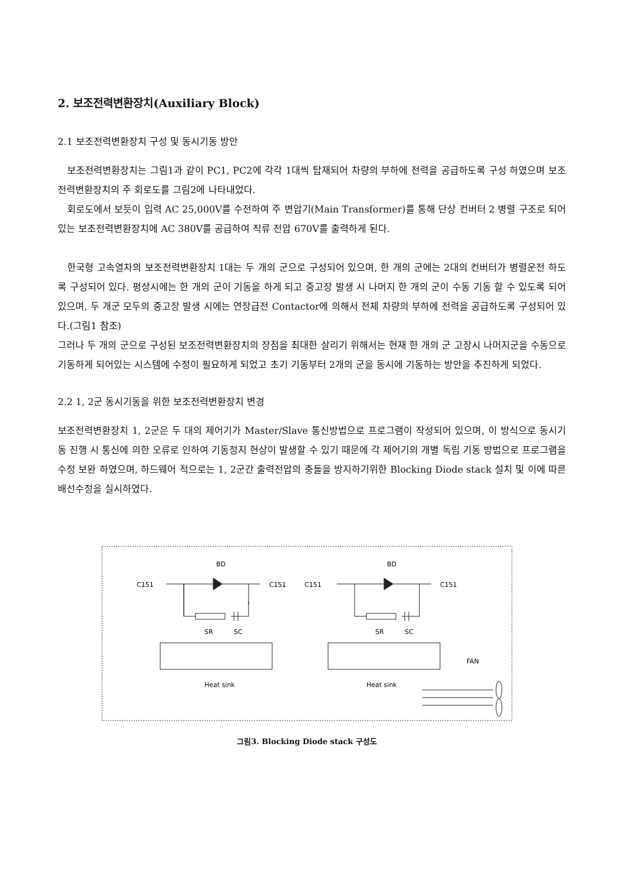2. 보조전력변환장치(Auxiliary Block)
2.1 보조전력변환장치 구성 및 동시기동 방안
보조전력변환장치는 그림1과 같이 PC1, PC2에 각각 1대씩 탑재되어 차량의 부하에 전력을 공급하도록 구성 하였으며 보조전력변환장치의 주 회로도를 그림2에 나타내었다.
회로도에서 보듯이 입력 AC 25,000V를 수전하여 주 변압기(Main Transformer)를 통해 단상 컨버터 2 병렬 구조로 되어있는 보조전력변환장치에 AC 380V를 공급하여 직류 전압 670V를 출력하게 된다.
한국형 고속열차의 보조전력변환장치 1대는 두 개의 군으로 구성되어 있으며, 한 개의 군에는 2대의 컨버터가 병렬운전 하도록 구성되어 있다. 평상시에는 한 개의 군이 기동을 하게 되고 중고장 발생 시 나머지 한 개의 군이 수동 기동 할 수 있도록 되어있으며, 두 개군 모두의 중고장 발생 시에는 연장급전 Contactor에 의해서 전체 차량의 부하에 전력을 공급하도록 구성되어 있다.(그림1 참조)
그러나 두 개의 군으로 구성된 보조전력변환장치의 장점을 최대한 살리기 위해서는 현재 한 개의 군 고장시 나머지군을 수동으로 기동하게 되어있는 시스템에 수정이 필요하게 되었고 초기 기동부터 2개의 군을 동시에 기동하는 방안을 추진하게 되었다.
2.2 1, 2군 동시기동을 위한 보조전력변환장치 변경
보조전력변환장치 1, 2군은 두 대의 제어기가 Master/Slave 통신방법으로 프로그램이 작성되어 있으며, 이 방식으로 동시기동 진행 시 통신에 의한 오류로 인하여 기동정지 현상이 발생할 수 있기 때문에 각 제어기의 개별 독립 기동 방법으로 프로그램을 수정 보완 하였으며, 하드웨어 적으로는 1, 2군간 출력전압의 충돌을 방지하기위한 Blocking Diode stack 설치 및 이에 따른 배선수정을 실시하였다.
BD
BD
C151
C151
C151
C151
SR
SC
SR
SC
FAN
Heat sink
Heat sink
그림3. Blocking Diode stack 구성도